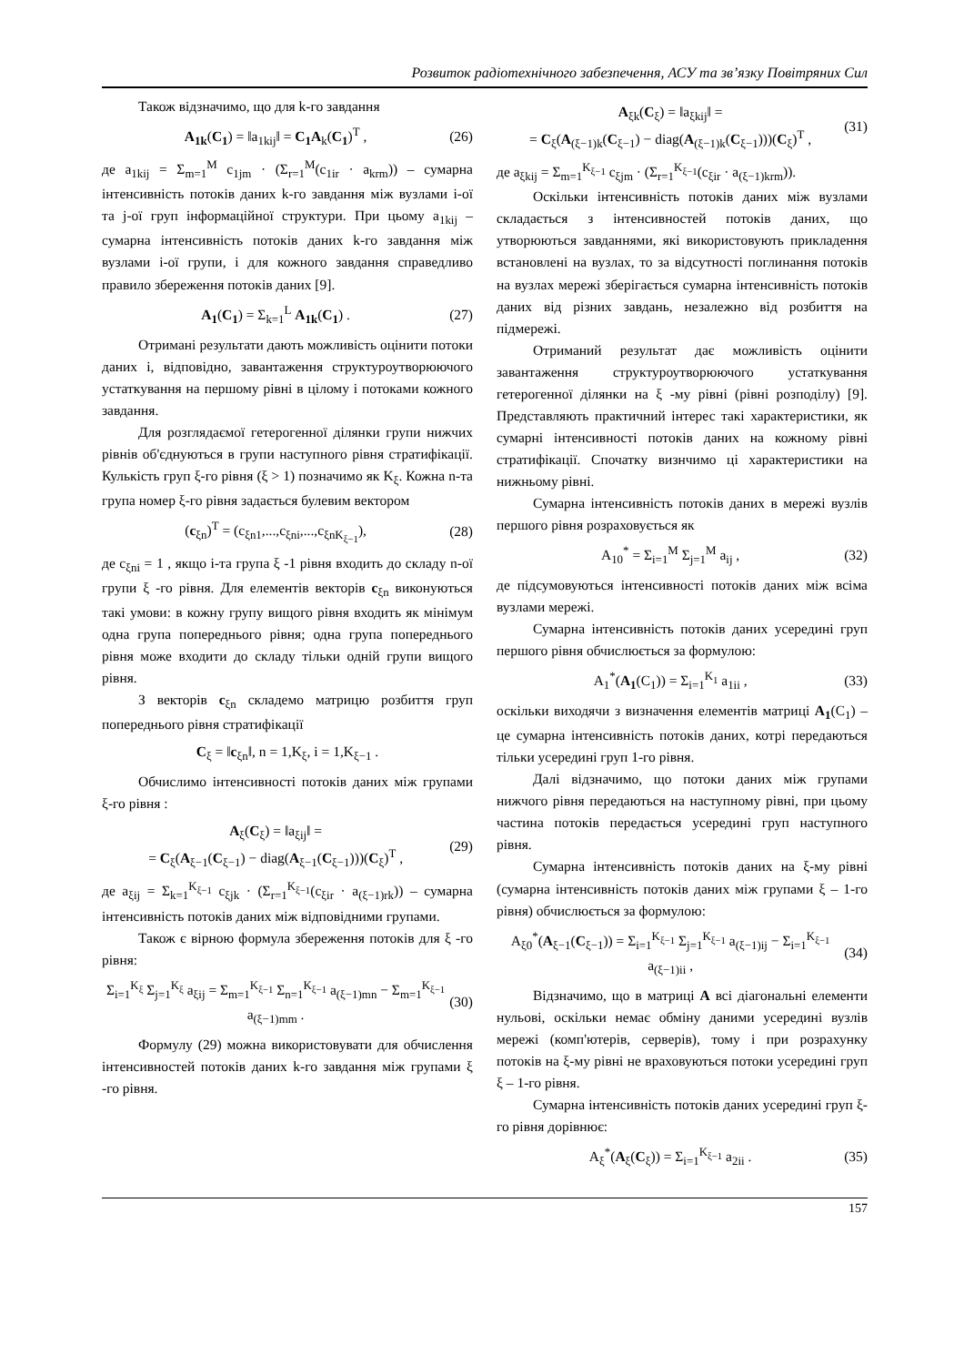Розвиток радіотехнічного забезпечення, АСУ та зв’язку Повітряних Сил
Також відзначимо, що для k-го завдання
A<sub>1k</sub>(C<sub>1</sub>) = ‖a<sub>1kij</sub>‖ = C<sub>1</sub>A<sub>k</sub>(C<sub>1</sub>)<sup>T</sup> , (26)
де a<sub>1kij</sub> = Σ<sub>m=1</sub><sup>M</sup> c<sub>1jm</sub> · (Σ<sub>r=1</sub><sup>M</sup>(c<sub>1ir</sub> · a<sub>krm</sub>)) – сумарна інтенсивність потоків даних k-го завдання між вузлами i-ої та j-ої груп інформаційної структури. При цьому a<sub>1kij</sub> – сумарна інтенсивність потоків даних k-го завдання між вузлами i-ої групи, і для кожного завдання справедливо правило збереження потоків даних [9].
A<sub>1</sub>(C<sub>1</sub>) = Σ<sub>k=1</sub><sup>L</sup> A<sub>1k</sub>(C<sub>1</sub>) . (27)
Отримані результати дають можливість оцінити потоки даних і, відповідно, завантаження структуроутворюючого устаткування на першому рівні в цілому і потоками кожного завдання.
Для розглядаємої гетерогенної ділянки групи нижчих рівнів об'єднуються в групи наступного рівня стратифікації. Кулькість груп ξ-го рівня (ξ > 1) позначимо як K<sub>ξ</sub>. Кожна n-та група номер ξ-го рівня задається булевим вектором
(c<sub>ξn</sub>)<sup>T</sup> = (c<sub>ξn1</sub>,...,c<sub>ξni</sub>,...,c<sub>ξnK<sub>ξ−1</sub></sub>), (28)
де c<sub>ξni</sub> = 1 , якщо i-та група ξ -1 рівня входить до складу n-ої групи ξ -го рівня. Для елементів векторів c<sub>ξn</sub> виконуються такі умови: в кожну групу вищого рівня входить як мінімум одна група попереднього рівня; одна група попереднього рівня може входити до складу тільки одній групи вищого рівня.
З векторів c<sub>ξn</sub> складемо матрицю розбиття груп попереднього рівня стратифікації
C<sub>ξ</sub> = ‖c<sub>ξn</sub>‖, n = 1,K<sub>ξ</sub>, i = 1,K<sub>ξ−1</sub> .
Обчислимо інтенсивності потоків даних між групами ξ-го рівня :
A<sub>ξ</sub>(C<sub>ξ</sub>) = ‖a<sub>ξij</sub>‖ =
= C<sub>ξ</sub>(A<sub>ξ−1</sub>(C<sub>ξ−1</sub>) − diag(A<sub>ξ−1</sub>(C<sub>ξ−1</sub>)))(C<sub>ξ</sub>)<sup>T</sup> , (29)
де a<sub>ξij</sub> = Σ<sub>k=1</sub><sup>K<sub>ξ−1</sub></sup> c<sub>ξjk</sub> · (Σ<sub>r=1</sub><sup>K<sub>ξ−1</sub></sup>(c<sub>ξir</sub> · a<sub>(ξ−1)rk</sub>)) – сумарна інтенсивність потоків даних між відповідними групами.
Також є вірною формула збереження потоків для ξ -го рівня:
Σ<sub>i=1</sub><sup>K<sub>ξ</sub></sup> Σ<sub>j=1</sub><sup>K<sub>ξ</sub></sup> a<sub>ξij</sub> = Σ<sub>m=1</sub><sup>K<sub>ξ−1</sub></sup> Σ<sub>n=1</sub><sup>K<sub>ξ−1</sub></sup> a<sub>(ξ−1)mn</sub> − Σ<sub>m=1</sub><sup>K<sub>ξ−1</sub></sup> a<sub>(ξ−1)mm</sub> . (30)
Формулу (29) можна використовувати для обчислення інтенсивностей потоків даних k-го завдання між групами ξ -го рівня.
A<sub>ξk</sub>(C<sub>ξ</sub>) = ‖a<sub>ξkij</sub>‖ =
= C<sub>ξ</sub>(A<sub>(ξ−1)k</sub>(C<sub>ξ−1</sub>) − diag(A<sub>(ξ−1)k</sub>(C<sub>ξ−1</sub>)))(C<sub>ξ</sub>)<sup>T</sup> , (31)
де a<sub>ξkij</sub> = Σ<sub>m=1</sub><sup>K<sub>ξ−1</sub></sup> c<sub>ξjm</sub> · (Σ<sub>r=1</sub><sup>K<sub>ξ−1</sub></sup>(c<sub>ξir</sub> · a<sub>(ξ−1)krm</sub>)).
Оскільки інтенсивність потоків даних між вузлами складається з інтенсивностей потоків даних, що утворюються завданнями, які використовують прикладення встановлені на вузлах, то за відсутності поглинання потоків на вузлах мережі зберігається сумарна інтенсивність потоків даних від різних завдань, незалежно від розбиття на підмережі.
Отриманий результат дає можливість оцінити завантаження структуроутворюючого устаткування гетерогенної ділянки на ξ -му рівні (рівні розподілу) [9]. Представляють практичний інтерес такі характеристики, як сумарні інтенсивності потоків даних на кожному рівні стратифікації. Спочатку визнчимо ці характеристики на нижньому рівні.
Сумарна інтенсивність потоків даних в мережі вузлів першого рівня розраховується як
A<sub>10</sub><sup>*</sup> = Σ<sub>i=1</sub><sup>M</sup> Σ<sub>j=1</sub><sup>M</sup> a<sub>ij</sub> , (32)
де підсумовуються інтенсивності потоків даних між всіма вузлами мережі.
Сумарна інтенсивність потоків даних усередині груп першого рівня обчислюється за формулою:
A<sub>1</sub><sup>*</sup>(A<sub>1</sub>(C<sub>1</sub>)) = Σ<sub>i=1</sub><sup>K<sub>1</sub></sup> a<sub>1ii</sub> , (33)
оскільки виходячи з визначення елементів матриці A<sub>1</sub>(C<sub>1</sub>) – це сумарна інтенсивність потоків даних, котрі передаються тільки усередині груп 1-го рівня.
Далі відзначимо, що потоки даних між групами нижчого рівня передаються на наступному рівні, при цьому частина потоків передається усередині груп наступного рівня.
Сумарна інтенсивність потоків даних на ξ-му рівні (сумарна інтенсивність потоків даних між групами ξ – 1-го рівня) обчислюється за формулою:
A<sub>ξ0</sub><sup>*</sup>(A<sub>ξ−1</sub>(C<sub>ξ−1</sub>)) = Σ<sub>i=1</sub><sup>K<sub>ξ−1</sub></sup> Σ<sub>j=1</sub><sup>K<sub>ξ−1</sub></sup> a<sub>(ξ−1)ij</sub> − Σ<sub>i=1</sub><sup>K<sub>ξ−1</sub></sup> a<sub>(ξ−1)ii</sub> , (34)
Відзначимо, що в матриці A всі діагональні елементи нульові, оскільки немає обміну даними усередині вузлів мережі (комп'ютерів, серверів), тому і при розрахунку потоків на ξ-му рівні не враховуються потоки усередині груп ξ – 1-го рівня.
Сумарна інтенсивність потоків даних усередині груп ξ-го рівня дорівнює:
A<sub>ξ</sub><sup>*</sup>(A<sub>ξ</sub>(C<sub>ξ</sub>)) = Σ<sub>i=1</sub><sup>K<sub>ξ−1</sub></sup> a<sub>2ii</sub> . (35)
157